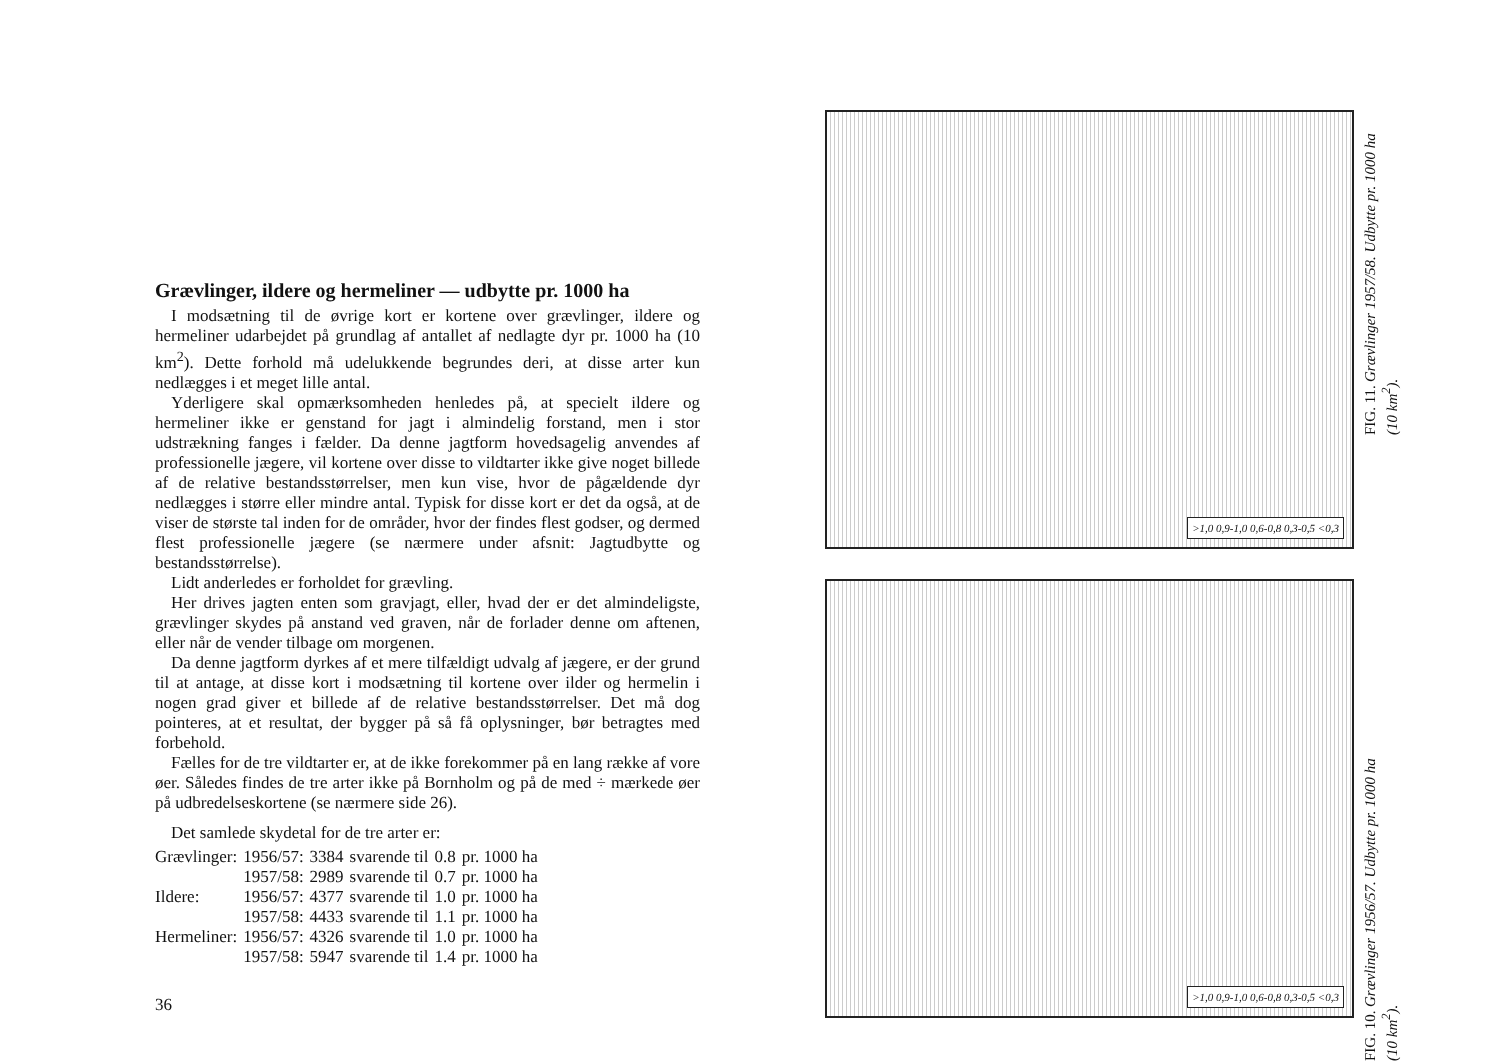Grævlinger, ildere og hermeliner — udbytte pr. 1000 ha
I modsætning til de øvrige kort er kortene over grævlinger, ildere og hermeliner udarbejdet på grundlag af antallet af nedlagte dyr pr. 1000 ha (10 km<sup>2</sup>). Dette forhold må udelukkende begrundes deri, at disse arter kun nedlægges i et meget lille antal.
Yderligere skal opmærksomheden henledes på, at specielt ildere og hermeliner ikke er genstand for jagt i almindelig forstand, men i stor udstrækning fanges i fælder. Da denne jagtform hovedsagelig anvendes af professionelle jægere, vil kortene over disse to vildtarter ikke give noget billede af de relative bestandsstørrelser, men kun vise, hvor de pågældende dyr nedlægges i større eller mindre antal. Typisk for disse kort er det da også, at de viser de største tal inden for de områder, hvor der findes flest godser, og dermed flest professionelle jægere (se nærmere under afsnit: Jagtudbytte og bestandsstørrelse).
Lidt anderledes er forholdet for grævling.
Her drives jagten enten som gravjagt, eller, hvad der er det almindeligste, grævlinger skydes på anstand ved graven, når de forlader denne om aftenen, eller når de vender tilbage om morgenen.
Da denne jagtform dyrkes af et mere tilfældigt udvalg af jægere, er der grund til at antage, at disse kort i modsætning til kortene over ilder og hermelin i nogen grad giver et billede af de relative bestandsstørrelser. Det må dog pointeres, at et resultat, der bygger på så få oplysninger, bør betragtes med forbehold.
Fælles for de tre vildtarter er, at de ikke forekommer på en lang række af vore øer. Således findes de tre arter ikke på Bornholm og på de med ÷ mærkede øer på udbredelseskortene (se nærmere side 26).
Det samlede skydetal for de tre arter er:
| Grævlinger: | 1956/57: | 3384 | svarende til | 0.8 | pr. 1000 ha |
| | 1957/58: | 2989 | svarende til | 0.7 | pr. 1000 ha |
| Ildere: | 1956/57: | 4377 | svarende til | 1.0 | pr. 1000 ha |
| | 1957/58: | 4433 | svarende til | 1.1 | pr. 1000 ha |
| Hermeliner: | 1956/57: | 4326 | svarende til | 1.0 | pr. 1000 ha |
| | 1957/58: | 5947 | svarende til | 1.4 | pr. 1000 ha |
36
>1,0 0,9-1,0 0,6-0,8 0,3-0,5 <0,3
>1,0 0,9-1,0 0,6-0,8 0,3-0,5 <0,3
FIG. 10. Grævlinger 1956/57. Udbytte pr. 1000 ha (10 km<sup>2</sup>). FIG. 11. Grævlinger 1957/58. Udbytte pr. 1000 ha (10 km<sup>2</sup>).